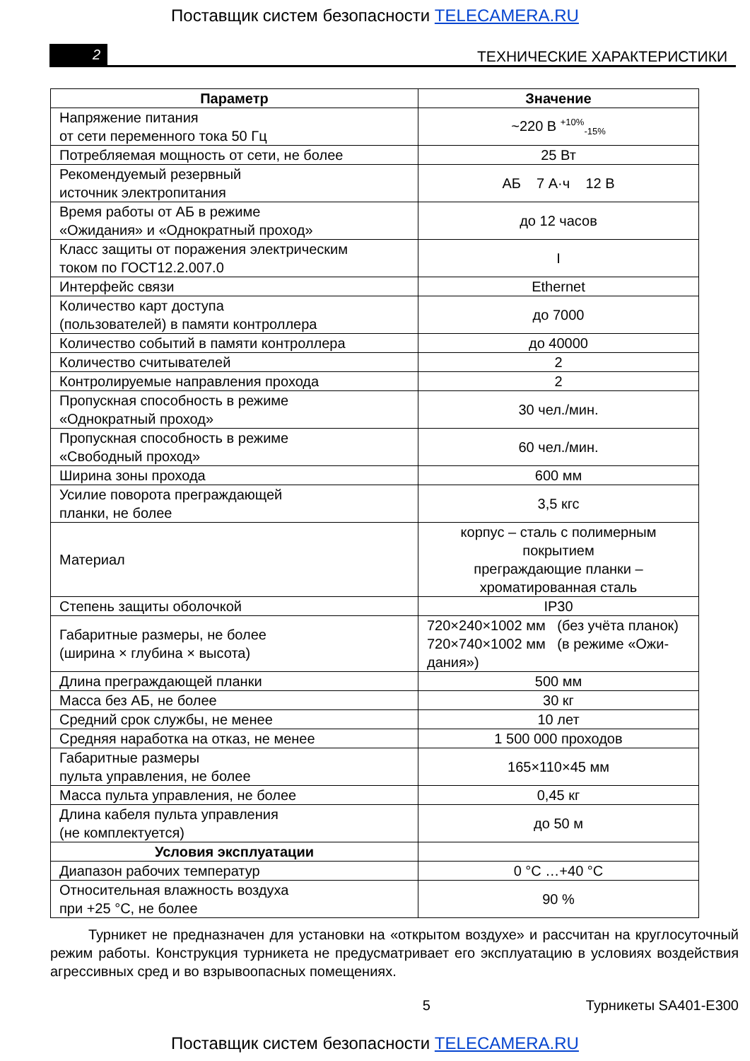Поставщик систем безопасности TELECAMERA.RU
2
ТЕХНИЧЕСКИЕ ХАРАКТЕРИСТИКИ
| Параметр | Значение |
| --- | --- |
| Напряжение питания от сети переменного тока 50 Гц | ~220 В <sup>+10%</sup><sub>-15%</sub> |
| Потребляемая мощность от сети, не более | 25 Вт |
| Рекомендуемый резервный источник электропитания | АБ 7 А·ч 12 В |
| Время работы от АБ в режиме «Ожидания» и «Однократный проход» | до 12 часов |
| Класс защиты от поражения электрическим током по ГОСТ12.2.007.0 | I |
| Интерфейс связи | Ethernet |
| Количество карт доступа (пользователей) в памяти контроллера | до 7000 |
| Количество событий в памяти контроллера | до 40000 |
| Количество считывателей | 2 |
| Контролируемые направления прохода | 2 |
| Пропускная способность в режиме «Однократный проход» | 30 чел./мин. |
| Пропускная способность в режиме «Свободный проход» | 60 чел./мин. |
| Ширина зоны прохода | 600 мм |
| Усилие поворота преграждающей планки, не более | 3,5 кгс |
| Материал | корпус – сталь с полимерным покрытием преграждающие планки – хроматированная сталь |
| Степень защиты оболочкой | IP30 |
| Габаритные размеры, не более (ширина × глубина × высота) | 720×240×1002 мм (без учёта планок) 720×740×1002 мм (в режиме «Ожи- дания») |
| Длина преграждающей планки | 500 мм |
| Масса без АБ, не более | 30 кг |
| Средний срок службы, не менее | 10 лет |
| Средняя наработка на отказ, не менее | 1 500 000 проходов |
| Габаритные размеры пульта управления, не более | 165×110×45 мм |
| Масса пульта управления, не более | 0,45 кг |
| Длина кабеля пульта управления (не комплектуется) | до 50 м |
| Условия эксплуатации | |
| Диапазон рабочих температур | 0 °С …+40 °С |
| Относительная влажность воздуха при +25 °С, не более | 90 % |
Турникет не предназначен для установки на «открытом воздухе» и рассчитан на круглосуточный режим работы. Конструкция турникета не предусматривает его эксплуатацию в условиях воздействия агрессивных сред и во взрывоопасных помещениях.
5 Турникеты SA401-E300
Поставщик систем безопасности TELECAMERA.RU